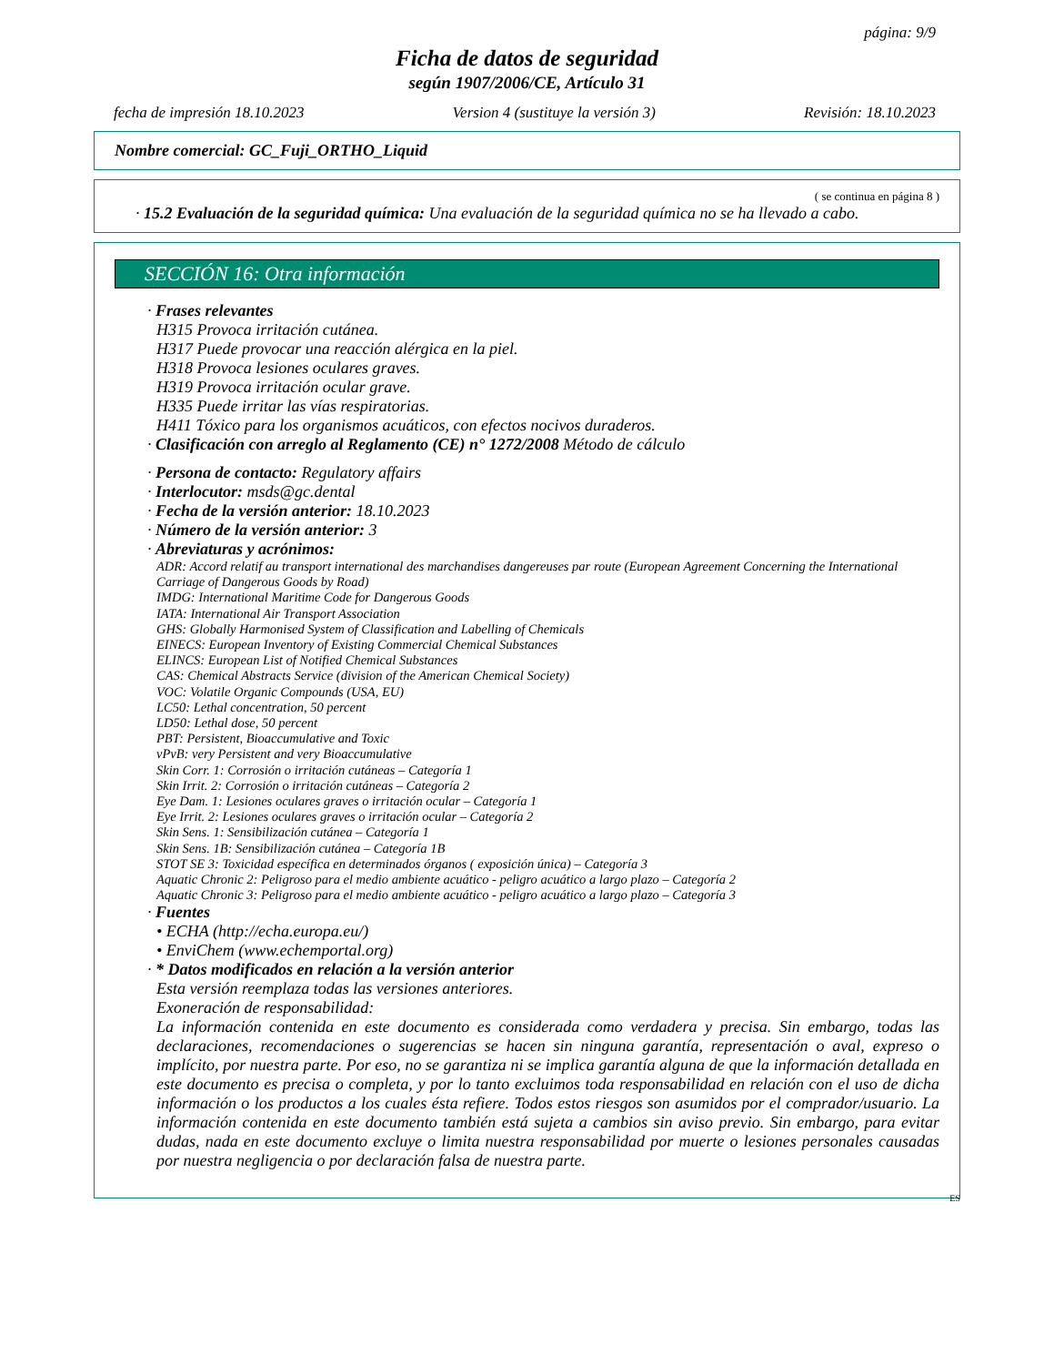página: 9/9
Ficha de datos de seguridad
según 1907/2006/CE, Artículo 31
fecha de impresión 18.10.2023 Version 4 (sustituye la versión 3) Revisión: 18.10.2023
Nombre comercial: GC_Fuji_ORTHO_Liquid
( se continua en página 8 )
· 15.2 Evaluación de la seguridad química: Una evaluación de la seguridad química no se ha llevado a cabo.
SECCIÓN 16: Otra información
· Frases relevantes
H315 Provoca irritación cutánea.
H317 Puede provocar una reacción alérgica en la piel.
H318 Provoca lesiones oculares graves.
H319 Provoca irritación ocular grave.
H335 Puede irritar las vías respiratorias.
H411 Tóxico para los organismos acuáticos, con efectos nocivos duraderos.
· Clasificación con arreglo al Reglamento (CE) n° 1272/2008 Método de cálculo
· Persona de contacto: Regulatory affairs
· Interlocutor: msds@gc.dental
· Fecha de la versión anterior: 18.10.2023
· Número de la versión anterior: 3
· Abreviaturas y acrónimos:
ADR: Accord relatif au transport international des marchandises dangereuses par route (European Agreement Concerning the International Carriage of Dangerous Goods by Road)
IMDG: International Maritime Code for Dangerous Goods
IATA: International Air Transport Association
GHS: Globally Harmonised System of Classification and Labelling of Chemicals
EINECS: European Inventory of Existing Commercial Chemical Substances
ELINCS: European List of Notified Chemical Substances
CAS: Chemical Abstracts Service (division of the American Chemical Society)
VOC: Volatile Organic Compounds (USA, EU)
LC50: Lethal concentration, 50 percent
LD50: Lethal dose, 50 percent
PBT: Persistent, Bioaccumulative and Toxic
vPvB: very Persistent and very Bioaccumulative
Skin Corr. 1: Corrosión o irritación cutáneas – Categoría 1
Skin Irrit. 2: Corrosión o irritación cutáneas – Categoría 2
Eye Dam. 1: Lesiones oculares graves o irritación ocular – Categoría 1
Eye Irrit. 2: Lesiones oculares graves o irritación ocular – Categoría 2
Skin Sens. 1: Sensibilización cutánea – Categoría 1
Skin Sens. 1B: Sensibilización cutánea – Categoría 1B
STOT SE 3: Toxicidad específica en determinados órganos ( exposición única) – Categoría 3
Aquatic Chronic 2: Peligroso para el medio ambiente acuático - peligro acuático a largo plazo – Categoría 2
Aquatic Chronic 3: Peligroso para el medio ambiente acuático - peligro acuático a largo plazo – Categoría 3
· Fuentes
• ECHA (http://echa.europa.eu/)
• EnviChem (www.echemportal.org)
· * Datos modificados en relación a la versión anterior
Esta versión reemplaza todas las versiones anteriores.
Exoneración de responsabilidad:
La información contenida en este documento es considerada como verdadera y precisa. Sin embargo, todas las declaraciones, recomendaciones o sugerencias se hacen sin ninguna garantía, representación o aval, expreso o implícito, por nuestra parte. Por eso, no se garantiza ni se implica garantía alguna de que la información detallada en este documento es precisa o completa, y por lo tanto excluimos toda responsabilidad en relación con el uso de dicha información o los productos a los cuales ésta refiere. Todos estos riesgos son asumidos por el comprador/usuario. La información contenida en este documento también está sujeta a cambios sin aviso previo. Sin embargo, para evitar dudas, nada en este documento excluye o limita nuestra responsabilidad por muerte o lesiones personales causadas por nuestra negligencia o por declaración falsa de nuestra parte.
ES